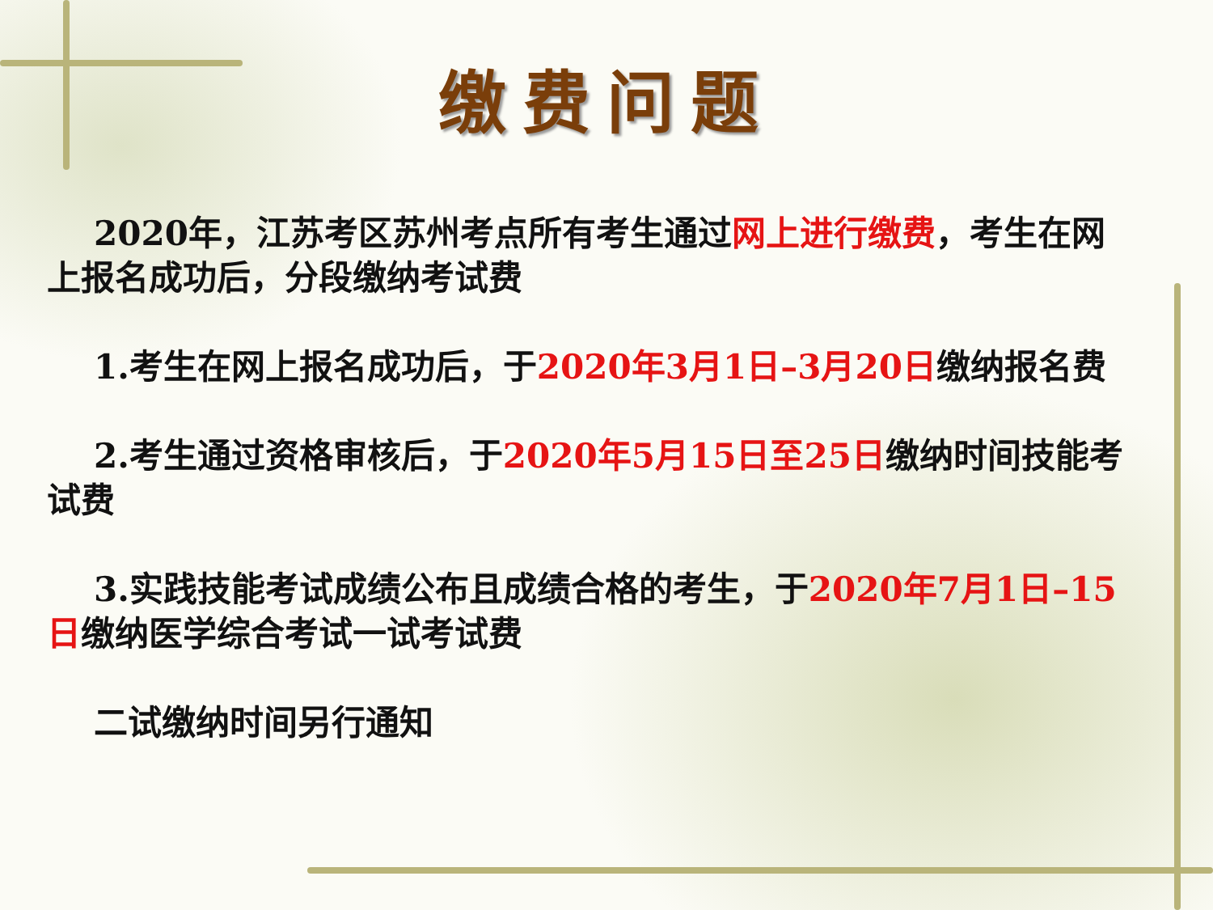缴费问题
2020年，江苏考区苏州考点所有考生通过网上进行缴费，考生在网上报名成功后，分段缴纳考试费
1.考生在网上报名成功后，于2020年3月1日–3月20日缴纳报名费
2.考生通过资格审核后，于2020年5月15日至25日缴纳时间技能考试费
3.实践技能考试成绩公布且成绩合格的考生，于2020年7月1日–15日缴纳医学综合考试一试考试费
二试缴纳时间另行通知